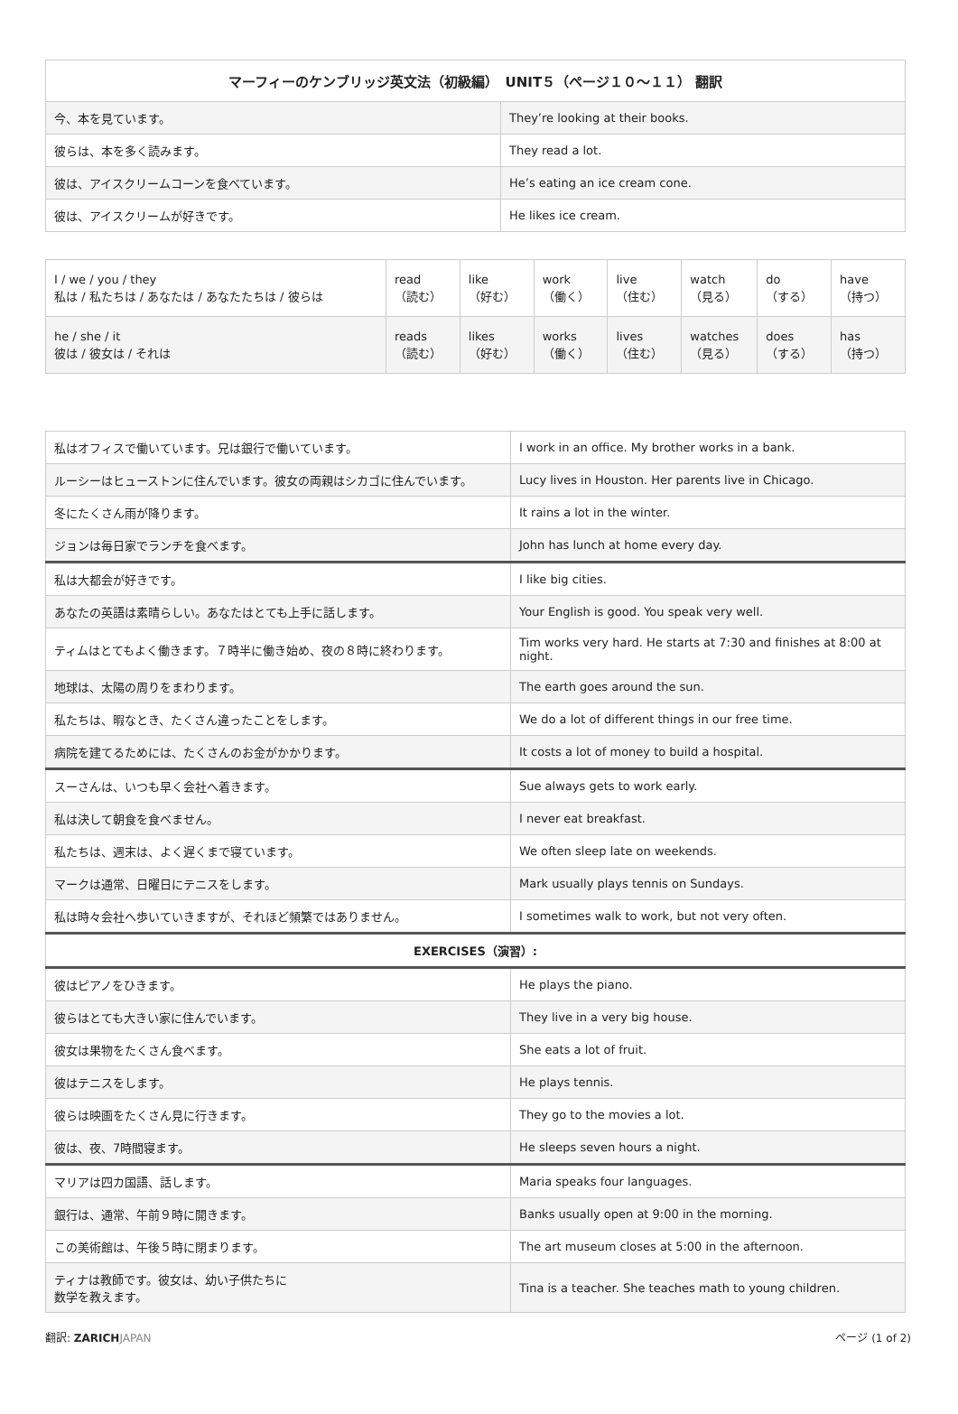| マーフィーのケンブリッジ英文法（初級編） UNIT５（ページ１０〜１１） 翻訳 | |
| --- | --- |
| 今、本を見ています。 | They’re looking at their books. |
| 彼らは、本を多く読みます。 | They read a lot. |
| 彼は、アイスクリームコーンを食べています。 | He’s eating an ice cream cone. |
| 彼は、アイスクリームが好きです。 | He likes ice cream. |
| I / we / you / they 私は / 私たちは / あなたは / あなたたちは / 彼らは | read （読む） | like （好む） | work （働く） | live （住む） | watch （見る） | do （する） | have （持つ） |
| he / she / it 彼は / 彼女は / それは | reads （読む） | likes （好む） | works （働く） | lives （住む） | watches （見る） | does （する） | has （持つ） |
| 私はオフィスで働いています。兄は銀行で働いています。 | I work in an office. My brother works in a bank. |
| ルーシーはヒューストンに住んでいます。彼女の両親はシカゴに住んでいます。 | Lucy lives in Houston. Her parents live in Chicago. |
| 冬にたくさん雨が降ります。 | It rains a lot in the winter. |
| ジョンは毎日家でランチを食べます。 | John has lunch at home every day. |
| 私は大都会が好きです。 | I like big cities. |
| あなたの英語は素晴らしい。あなたはとても上手に話します。 | Your English is good. You speak very well. |
| ティムはとてもよく働きます。７時半に働き始め、夜の８時に終わります。 | Tim works very hard. He starts at 7:30 and finishes at 8:00 at night. |
| 地球は、太陽の周りをまわります。 | The earth goes around the sun. |
| 私たちは、暇なとき、たくさん違ったことをします。 | We do a lot of different things in our free time. |
| 病院を建てるためには、たくさんのお金がかかります。 | It costs a lot of money to build a hospital. |
| スーさんは、いつも早く会社へ着きます。 | Sue always gets to work early. |
| 私は決して朝食を食べません。 | I never eat breakfast. |
| 私たちは、週末は、よく遅くまで寝ています。 | We often sleep late on weekends. |
| マークは通常、日曜日にテニスをします。 | Mark usually plays tennis on Sundays. |
| 私は時々会社へ歩いていきますが、それほど頻繁ではありません。 | I sometimes walk to work, but not very often. |
| EXERCISES（演習）: | |
| 彼はピアノをひきます。 | He plays the piano. |
| 彼らはとても大きい家に住んでいます。 | They live in a very big house. |
| 彼女は果物をたくさん食べます。 | She eats a lot of fruit. |
| 彼はテニスをします。 | He plays tennis. |
| 彼らは映画をたくさん見に行きます。 | They go to the movies a lot. |
| 彼は、夜、7時間寝ます。 | He sleeps seven hours a night. |
| マリアは四カ国語、話します。 | Maria speaks four languages. |
| 銀行は、通常、午前９時に開きます。 | Banks usually open at 9:00 in the morning. |
| この美術館は、午後５時に閉まります。 | The art museum closes at 5:00 in the afternoon. |
| ティナは教師です。彼女は、幼い子供たちに 数学を教えます。 | Tina is a teacher. She teaches math to young children. |
翻訳: ZARICH JAPAN ページ (1 of 2)